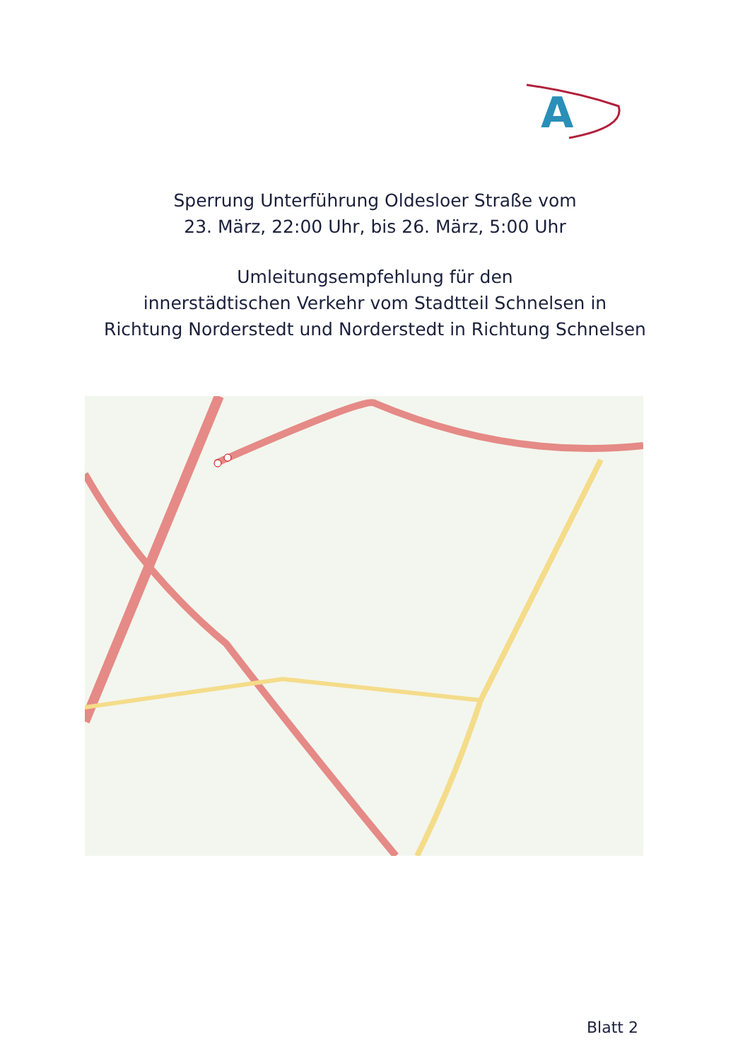A
Sperrung Unterführung Oldesloer Straße vom
23. März, 22:00 Uhr, bis 26. März, 5:00 Uhr
Umleitungsempfehlung für den
innerstädtischen Verkehr vom Stadtteil Schnelsen in
Richtung Norderstedt und Norderstedt in Richtung Schnelsen
Blatt 2